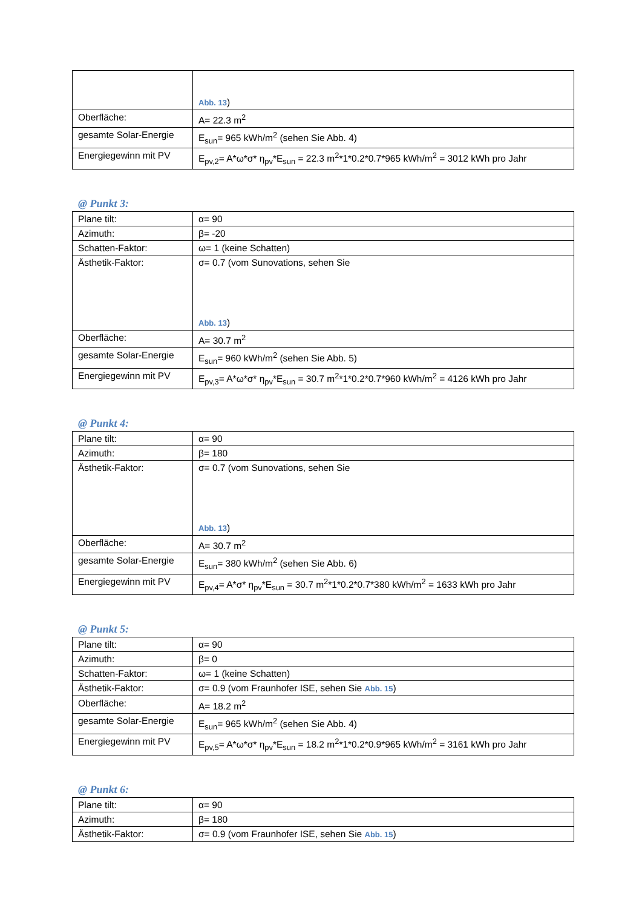| | Abb. 13 ) |
| Oberfläche: | A= 22.3 m<sup>2</sup> |
| gesamte Solar-Energie | E<sub>sun</sub>= 965 kWh/m<sup>2</sup> (sehen Sie Abb. 4) |
| Energiegewinn mit PV | E<sub>pv,2</sub>= A*ω*σ* η<sub>pv</sub>*E<sub>sun</sub> = 22.3 m<sup>2</sup>*1*0.2*0.7*965 kWh/m<sup>2</sup> = 3012 kWh pro Jahr |
@ Punkt 3:
| Plane tilt: | α= 90 |
| Azimuth: | β= -20 |
| Schatten-Faktor: | ω= 1 (keine Schatten) |
| Ästhetik-Faktor: | σ= 0.7 (vom Sunovations, sehen Sie Abb. 13 ) |
| Oberfläche: | A= 30.7 m<sup>2</sup> |
| gesamte Solar-Energie | E<sub>sun</sub>= 960 kWh/m<sup>2</sup> (sehen Sie Abb. 5) |
| Energiegewinn mit PV | E<sub>pv,3</sub>= A*ω*σ* η<sub>pv</sub>*E<sub>sun</sub> = 30.7 m<sup>2</sup>*1*0.2*0.7*960 kWh/m<sup>2</sup> = 4126 kWh pro Jahr |
@ Punkt 4:
| Plane tilt: | α= 90 |
| Azimuth: | β= 180 |
| Ästhetik-Faktor: | σ= 0.7 (vom Sunovations, sehen Sie Abb. 13 ) |
| Oberfläche: | A= 30.7 m<sup>2</sup> |
| gesamte Solar-Energie | E<sub>sun</sub>= 380 kWh/m<sup>2</sup> (sehen Sie Abb. 6) |
| Energiegewinn mit PV | E<sub>pv,4</sub>= A*σ* η<sub>pv</sub>*E<sub>sun</sub> = 30.7 m<sup>2</sup>*1*0.2*0.7*380 kWh/m<sup>2</sup> = 1633 kWh pro Jahr |
@ Punkt 5:
| Plane tilt: | α= 90 |
| Azimuth: | β= 0 |
| Schatten-Faktor: | ω= 1 (keine Schatten) |
| Ästhetik-Faktor: | σ= 0.9 (vom Fraunhofer ISE, sehen Sie Abb. 15 ) |
| Oberfläche: | A= 18.2 m<sup>2</sup> |
| gesamte Solar-Energie | E<sub>sun</sub>= 965 kWh/m<sup>2</sup> (sehen Sie Abb. 4) |
| Energiegewinn mit PV | E<sub>pv,5</sub>= A*ω*σ* η<sub>pv</sub>*E<sub>sun</sub> = 18.2 m<sup>2</sup>*1*0.2*0.9*965 kWh/m<sup>2</sup> = 3161 kWh pro Jahr |
@ Punkt 6:
| Plane tilt: | α= 90 |
| Azimuth: | β= 180 |
| Ästhetik-Faktor: | σ= 0.9 (vom Fraunhofer ISE, sehen Sie Abb. 15 ) |